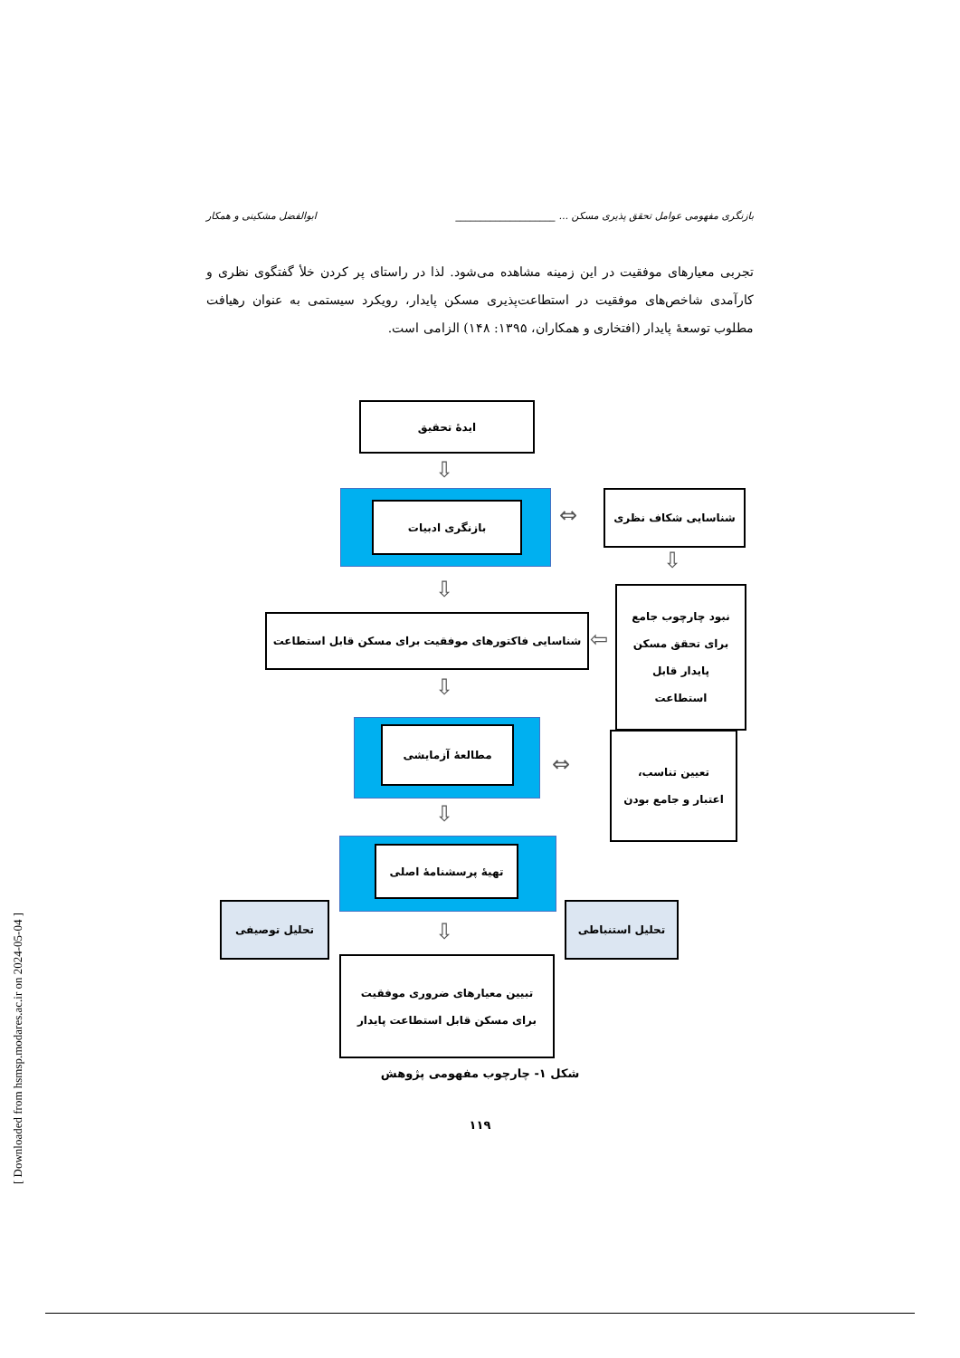بازنگری مفهومی عوامل تحقق پذیری مسکن ... ____________________ ابوالفضل مشکینی و همکار
تجربی معیارهای موفقیت در این زمینه مشاهده می‌شود. لذا در راستای پر کردن خلأ گفتگوی نظری و کارآمدی شاخص‌های موفقیت در استطاعت‌پذیری مسکن پایدار، رویکرد سیستمی به عنوان رهیافت مطلوب توسعهٔ پایدار (افتخاری و همکاران، ۱۳۹۵: ۱۴۸) الزامی است.
ایدهٔ تحقیق
بازنگری ادبیات
شناسایی شکاف نظری
شناسایی فاکتورهای موفقیت برای مسکن قابل استطاعت
نبود چارچوب جامع
برای تحقق مسکن
پایدار قابل
استطاعت
مطالعهٔ آزمایشی
تعیین تناسب،
اعتبار و جامع بودن
تهیهٔ پرسشنامهٔ اصلی
تحلیل توصیفی تحلیل استنباطی
تبیین معیارهای ضروری موفقیت
برای مسکن قابل استطاعت پایدار
⇩
⇩
⇩
⇩
⇩
⇔
⇔
⇩
⇦
شکل ۱- چارچوب مفهومی پژوهش
۱۱۹
[ Downloaded from hsmsp.modares.ac.ir on 2024-05-04 ]